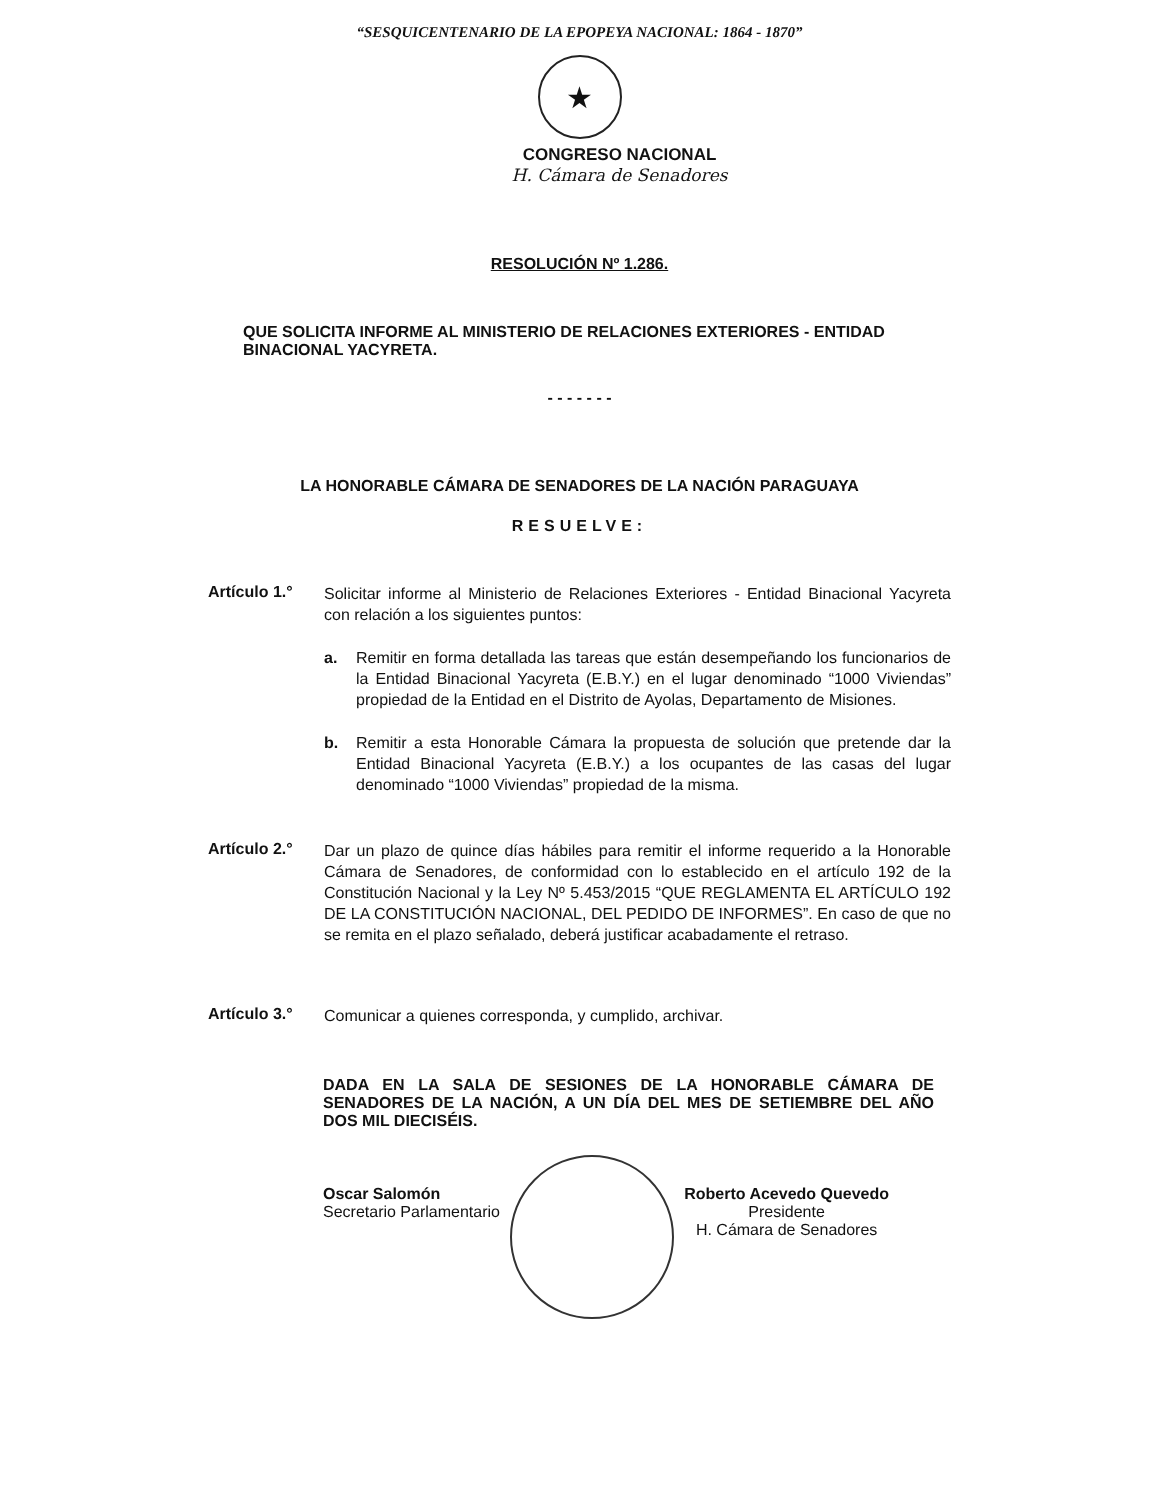“SESQUICENTENARIO DE LA EPOPEYA NACIONAL: 1864 - 1870”
★
CONGRESO NACIONAL
H. Cámara de Senadores
RESOLUCIÓN Nº 1.286.
QUE SOLICITA INFORME AL MINISTERIO DE RELACIONES EXTERIORES - ENTIDAD BINACIONAL YACYRETA.
- - - - - - -
LA HONORABLE CÁMARA DE SENADORES DE LA NACIÓN PARAGUAYA
RESUELVE:
Artículo 1.°
Solicitar informe al Ministerio de Relaciones Exteriores - Entidad Binacional Yacyreta con relación a los siguientes puntos:
a. Remitir en forma detallada las tareas que están desempeñando los funcionarios de la Entidad Binacional Yacyreta (E.B.Y.) en el lugar denominado “1000 Viviendas” propiedad de la Entidad en el Distrito de Ayolas, Departamento de Misiones.
b. Remitir a esta Honorable Cámara la propuesta de solución que pretende dar la Entidad Binacional Yacyreta (E.B.Y.) a los ocupantes de las casas del lugar denominado “1000 Viviendas” propiedad de la misma.
Artículo 2.°
Dar un plazo de quince días hábiles para remitir el informe requerido a la Honorable Cámara de Senadores, de conformidad con lo establecido en el artículo 192 de la Constitución Nacional y la Ley Nº 5.453/2015 “QUE REGLAMENTA EL ARTÍCULO 192 DE LA CONSTITUCIÓN NACIONAL, DEL PEDIDO DE INFORMES”. En caso de que no se remita en el plazo señalado, deberá justificar acabadamente el retraso.
Artículo 3.°
Comunicar a quienes corresponda, y cumplido, archivar.
DADA EN LA SALA DE SESIONES DE LA HONORABLE CÁMARA DE SENADORES DE LA NACIÓN, A UN DÍA DEL MES DE SETIEMBRE DEL AÑO DOS MIL DIECISÉIS.
Oscar Salomón
Secretario Parlamentario
Roberto Acevedo Quevedo
Presidente
H. Cámara de Senadores